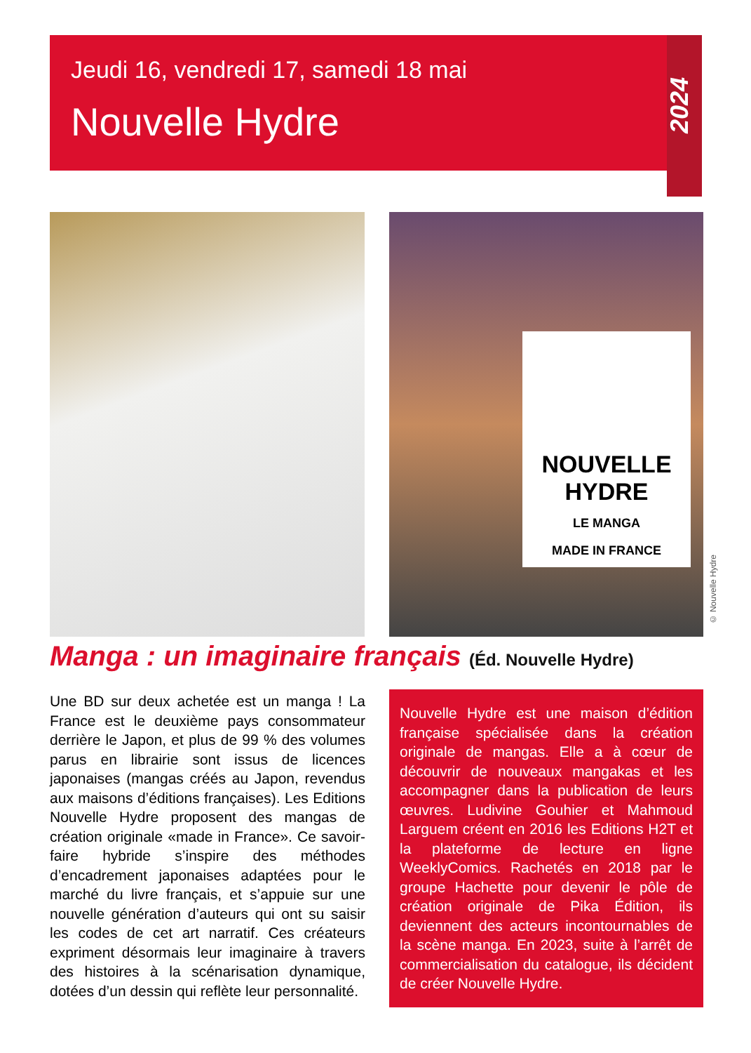Jeudi 16, vendredi 17, samedi 18 mai
Nouvelle Hydre
2024
NOUVELLE
HYDRE
LE MANGA
MADE IN FRANCE
© Nouvelle Hydre
Manga : un imaginaire français (Éd. Nouvelle Hydre)
Une BD sur deux achetée est un manga ! La France est le deuxième pays consommateur derrière le Japon, et plus de 99 % des volumes parus en librairie sont issus de licences japonaises (mangas créés au Japon, revendus aux maisons d’éditions françaises). Les Editions Nouvelle Hydre proposent des mangas de création originale «made in France». Ce savoir-faire hybride s’inspire des méthodes d’encadrement japonaises adaptées pour le marché du livre français, et s’appuie sur une nouvelle génération d’auteurs qui ont su saisir les codes de cet art narratif. Ces créateurs expriment désormais leur imaginaire à travers des histoires à la scénarisation dynamique, dotées d’un dessin qui reflète leur personnalité.
Nouvelle Hydre est une maison d’édition française spécialisée dans la création originale de mangas. Elle a à cœur de découvrir de nouveaux mangakas et les accompagner dans la publication de leurs œuvres. Ludivine Gouhier et Mahmoud Larguem créent en 2016 les Editions H2T et la plateforme de lecture en ligne WeeklyComics. Rachetés en 2018 par le groupe Hachette pour devenir le pôle de création originale de Pika Édition, ils deviennent des acteurs incontournables de la scène manga. En 2023, suite à l’arrêt de commercialisation du catalogue, ils décident de créer Nouvelle Hydre.